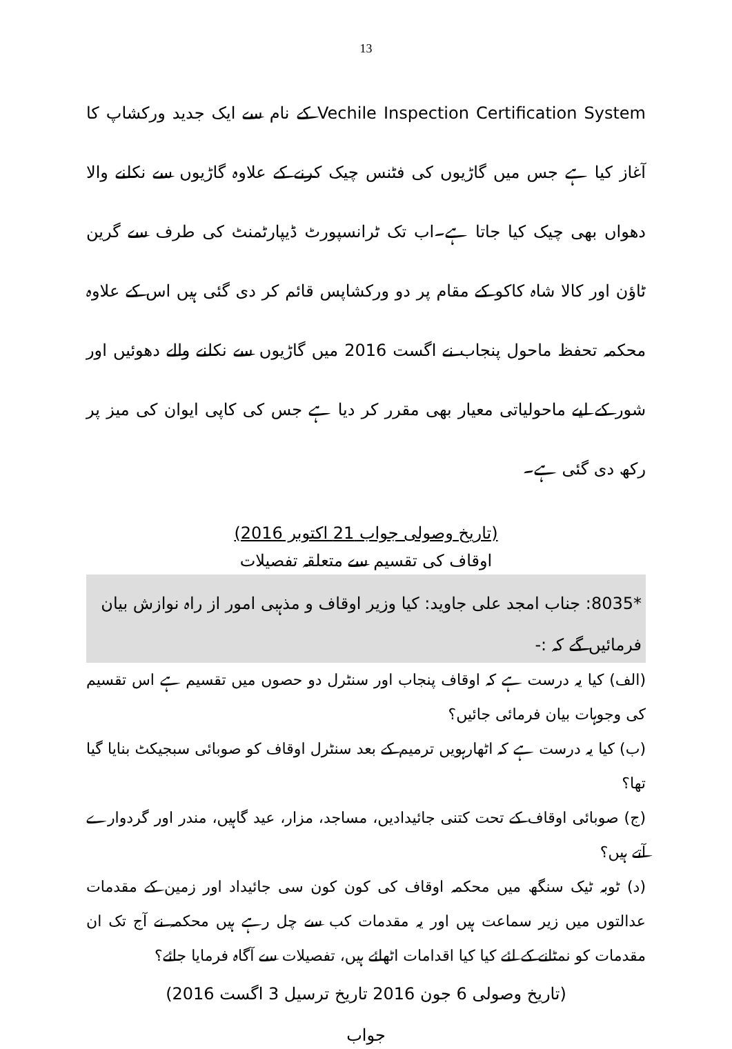13
Vechile Inspection Certification System کے نام سے ایک جدید ورکشاپ کا آغاز کیا ہے جس میں گاڑیوں کی فٹنس چیک کرنے کے علاوہ گاڑیوں سے نکلنے والا دھواں بھی چیک کیا جاتا ہے۔اب تک ٹرانسپورٹ ڈیپارٹمنٹ کی طرف سے گرین ٹاؤن اور کالا شاہ کاکو کے مقام پر دو ورکشاپس قائم کر دی گئی ہیں اس کے علاوہ محکمہ تحفظ ماحول پنجاب نے اگست 2016 میں گاڑیوں سے نکلنے والے دھوئیں اور شور کے لیے ماحولیاتی معیار بھی مقرر کر دیا ہے جس کی کاپی ایوان کی میز پر رکھ دی گئی ہے۔
(تاریخ وصولی جواب 21 اکتوبر 2016)
اوقاف کی تقسیم سے متعلقہ تفصیلات
*8035: جناب امجد علی جاوید: کیا وزیر اوقاف و مذہبی امور از راہ نوازش بیان فرمائیں گے کہ :-
(الف) کیا یہ درست ہے کہ اوقاف پنجاب اور سنٹرل دو حصوں میں تقسیم ہے اس تقسیم کی وجوہات بیان فرمائی جائیں؟
(ب) کیا یہ درست ہے کہ اٹھارہویں ترمیم کے بعد سنٹرل اوقاف کو صوبائی سبجیکٹ بنایا گیا تھا؟
(ج) صوبائی اوقاف کے تحت کتنی جائیدادیں، مساجد، مزار، عید گاہیں، مندر اور گردوارے آتے ہیں؟
(د) ٹوبہ ٹیک سنگھ میں محکمہ اوقاف کی کون کون سی جائیداد اور زمین کے مقدمات عدالتوں میں زیر سماعت ہیں اور یہ مقدمات کب سے چل رہے ہیں محکمہ نے آج تک ان مقدمات کو نمٹانے کے لئے کیا کیا اقدامات اٹھائے ہیں، تفصیلات سے آگاہ فرمایا جائے؟
(تاریخ وصولی 6 جون 2016 تاریخ ترسیل 3 اگست 2016)
جواب